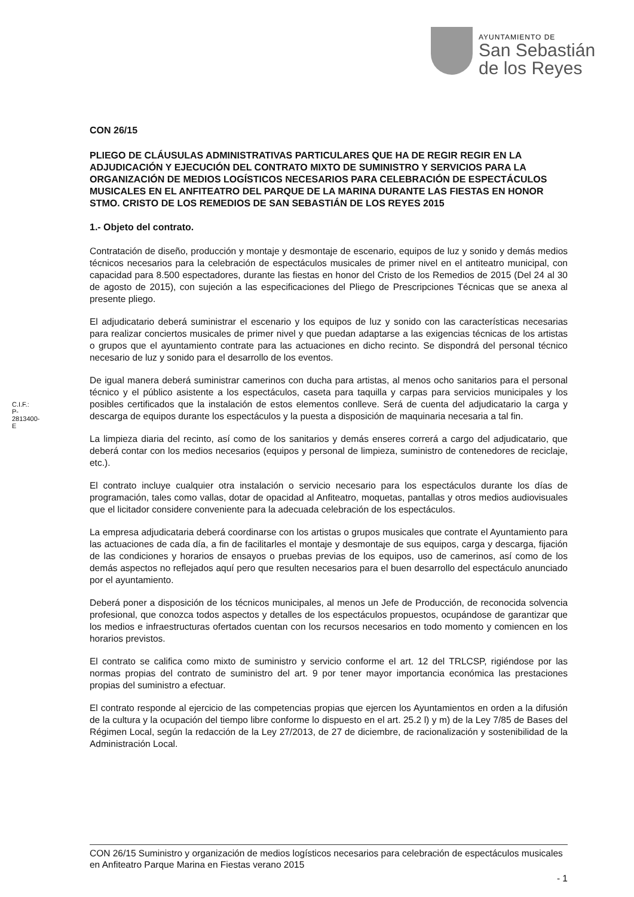AYUNTAMIENTO DE
San Sebastián
de los Reyes
C.I.F.: P-2813400-E
CON 26/15
PLIEGO DE CLÁUSULAS ADMINISTRATIVAS PARTICULARES QUE HA DE REGIR REGIR EN LA ADJUDICACIÓN Y EJECUCIÓN DEL CONTRATO MIXTO DE SUMINISTRO Y SERVICIOS PARA LA ORGANIZACIÓN DE MEDIOS LOGÍSTICOS NECESARIOS PARA CELEBRACIÓN DE ESPECTÁCULOS MUSICALES EN EL ANFITEATRO DEL PARQUE DE LA MARINA DURANTE LAS FIESTAS EN HONOR STMO. CRISTO DE LOS REMEDIOS DE SAN SEBASTIÁN DE LOS REYES 2015
1.- Objeto del contrato.
Contratación de diseño, producción y montaje y desmontaje de escenario, equipos de luz y sonido y demás medios técnicos necesarios para la celebración de espectáculos musicales de primer nivel en el antiteatro municipal, con capacidad para 8.500 espectadores, durante las fiestas en honor del Cristo de los Remedios de 2015 (Del 24 al 30 de agosto de 2015), con sujeción a las especificaciones del Pliego de Prescripciones Técnicas que se anexa al presente pliego.
El adjudicatario deberá suministrar el escenario y los equipos de luz y sonido con las características necesarias para realizar conciertos musicales de primer nivel y que puedan adaptarse a las exigencias técnicas de los artistas o grupos que el ayuntamiento contrate para las actuaciones en dicho recinto. Se dispondrá del personal técnico necesario de luz y sonido para el desarrollo de los eventos.
De igual manera deberá suministrar camerinos con ducha para artistas, al menos ocho sanitarios para el personal técnico y el público asistente a los espectáculos, caseta para taquilla y carpas para servicios municipales y los posibles certificados que la instalación de estos elementos conlleve. Será de cuenta del adjudicatario la carga y descarga de equipos durante los espectáculos y la puesta a disposición de maquinaria necesaria a tal fin.
La limpieza diaria del recinto, así como de los sanitarios y demás enseres correrá a cargo del adjudicatario, que deberá contar con los medios necesarios (equipos y personal de limpieza, suministro de contenedores de reciclaje, etc.).
El contrato incluye cualquier otra instalación o servicio necesario para los espectáculos durante los días de programación, tales como vallas, dotar de opacidad al Anfiteatro, moquetas, pantallas y otros medios audiovisuales que el licitador considere conveniente para la adecuada celebración de los espectáculos.
La empresa adjudicataria deberá coordinarse con los artistas o grupos musicales que contrate el Ayuntamiento para las actuaciones de cada día, a fin de facilitarles el montaje y desmontaje de sus equipos, carga y descarga, fijación de las condiciones y horarios de ensayos o pruebas previas de los equipos, uso de camerinos, así como de los demás aspectos no reflejados aquí pero que resulten necesarios para el buen desarrollo del espectáculo anunciado por el ayuntamiento.
Deberá poner a disposición de los técnicos municipales, al menos un Jefe de Producción, de reconocida solvencia profesional, que conozca todos aspectos y detalles de los espectáculos propuestos, ocupándose de garantizar que los medios e infraestructuras ofertados cuentan con los recursos necesarios en todo momento y comiencen en los horarios previstos.
El contrato se califica como mixto de suministro y servicio conforme el art. 12 del TRLCSP, rigiéndose por las normas propias del contrato de suministro del art. 9 por tener mayor importancia económica las prestaciones propias del suministro a efectuar.
El contrato responde al ejercicio de las competencias propias que ejercen los Ayuntamientos en orden a la difusión de la cultura y la ocupación del tiempo libre conforme lo dispuesto en el art. 25.2 l) y m) de la Ley 7/85 de Bases del Régimen Local, según la redacción de la Ley 27/2013, de 27 de diciembre, de racionalización y sostenibilidad de la Administración Local.
CON 26/15 Suministro y organización de medios logísticos necesarios para celebración de espectáculos musicales en Anfiteatro Parque Marina en Fiestas verano 2015
- 1